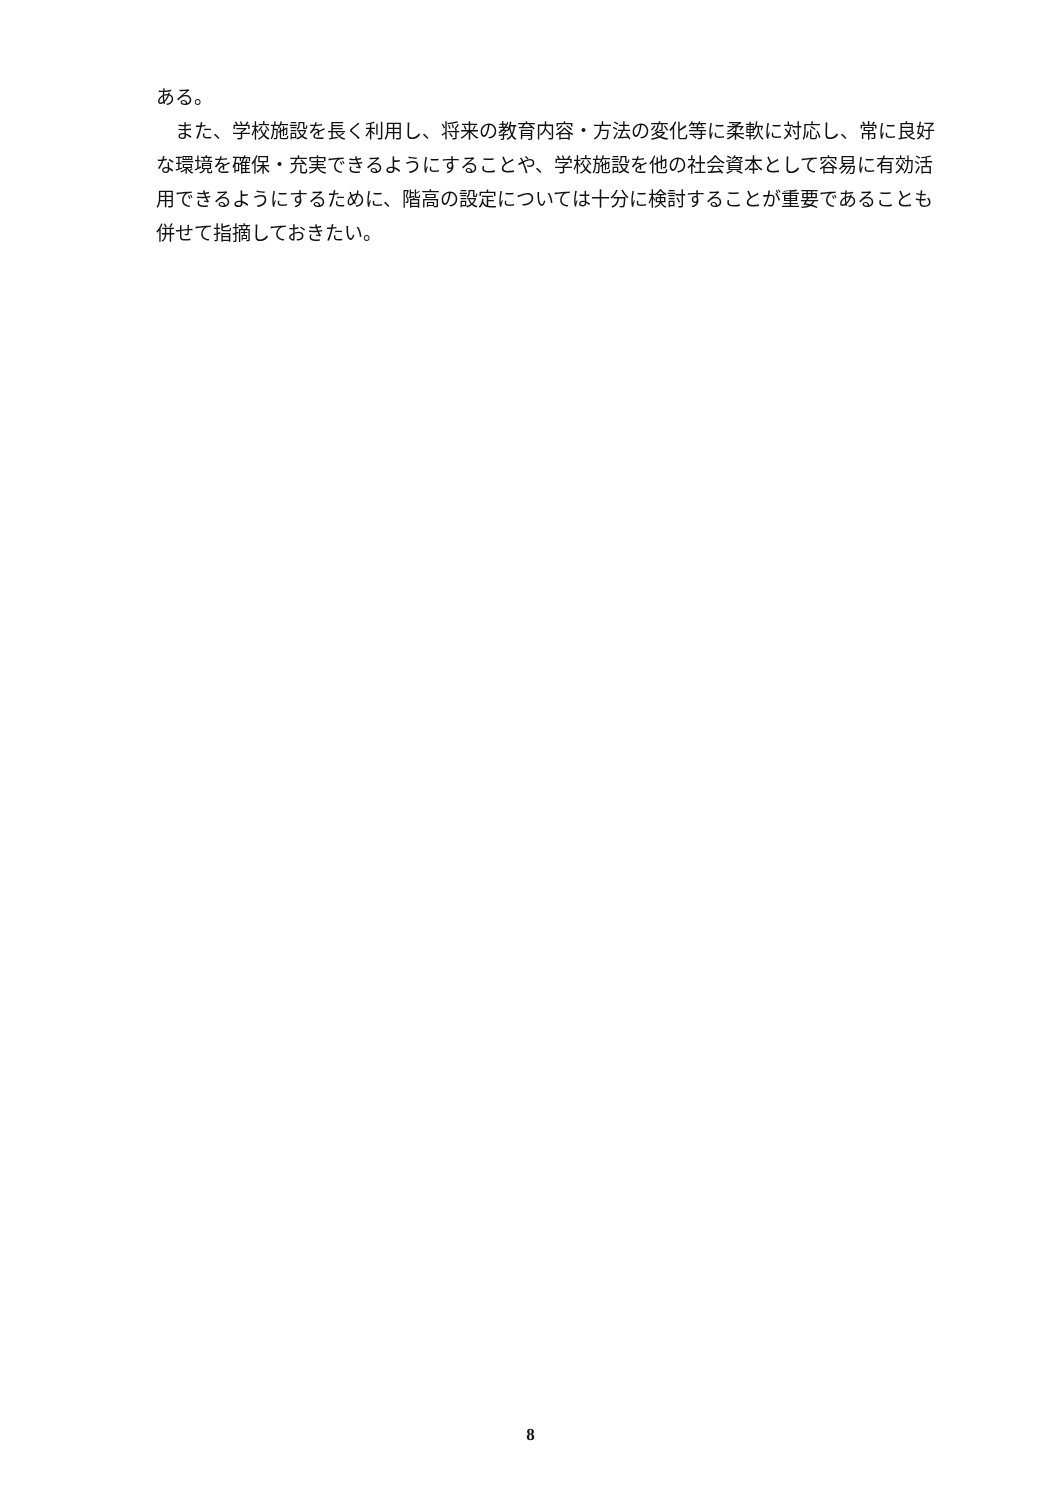ある。
　また、学校施設を長く利用し、将来の教育内容・方法の変化等に柔軟に対応し、常に良好な環境を確保・充実できるようにすることや、学校施設を他の社会資本として容易に有効活用できるようにするために、階高の設定については十分に検討することが重要であることも併せて指摘しておきたい。
8